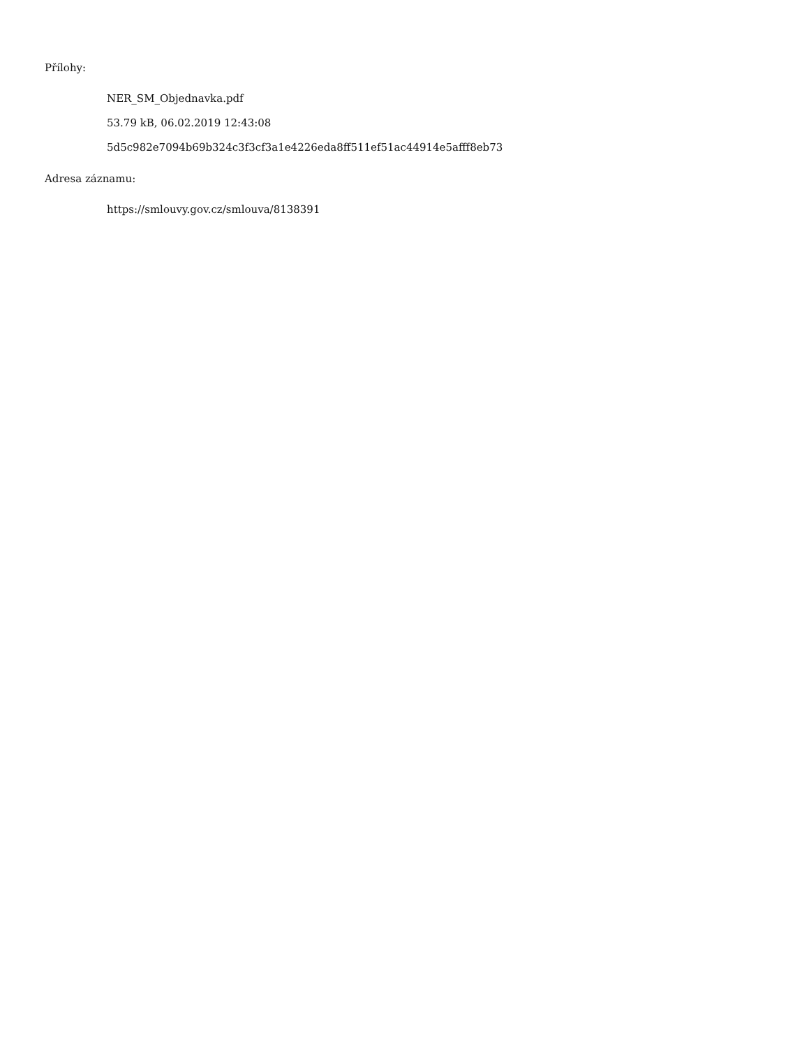Přílohy:
NER_SM_Objednavka.pdf
53.79 kB, 06.02.2019 12:43:08
5d5c982e7094b69b324c3f3cf3a1e4226eda8ff511ef51ac44914e5afff8eb73
Adresa záznamu:
https://smlouvy.gov.cz/smlouva/8138391